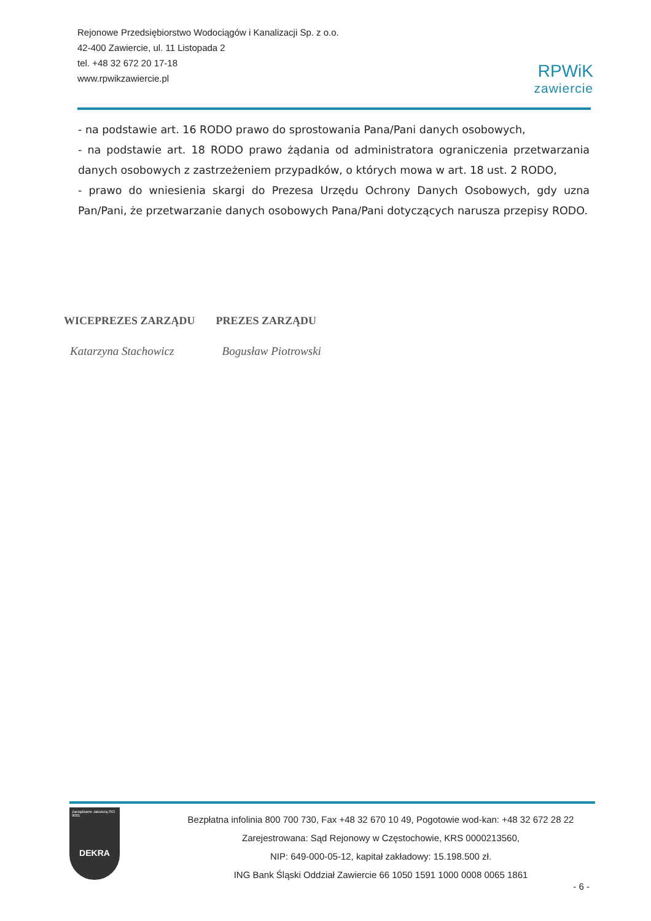Rejonowe Przedsiębiorstwo Wodociągów i Kanalizacji Sp. z o.o.
42-400 Zawiercie, ul. 11 Listopada 2
tel. +48 32 672 20 17-18
www.rpwikzawiercie.pl
RPWiK
zawiercie
- na podstawie art. 16 RODO prawo do sprostowania Pana/Pani danych osobowych,
- na podstawie art. 18 RODO prawo żądania od administratora ograniczenia przetwarzania danych osobowych z zastrzeżeniem przypadków, o których mowa w art. 18 ust. 2 RODO,
- prawo do wniesienia skargi do Prezesa Urzędu Ochrony Danych Osobowych, gdy uzna Pan/Pani, że przetwarzanie danych osobowych Pana/Pani dotyczących narusza przepisy RODO.
WICEPREZES ZARZĄDU
Katarzyna Stachowicz
PREZES ZARZĄDU
Bogusław Piotrowski
Zarządzanie Jakością ISO 9001
DEKRA
Bezpłatna infolinia 800 700 730, Fax +48 32 670 10 49, Pogotowie wod-kan: +48 32 672 28 22
Zarejestrowana: Sąd Rejonowy w Częstochowie, KRS 0000213560,
NIP: 649-000-05-12, kapitał zakładowy: 15.198.500 zł.
ING Bank Śląski Oddział Zawiercie 66 1050 1591 1000 0008 0065 1861
- 6 -